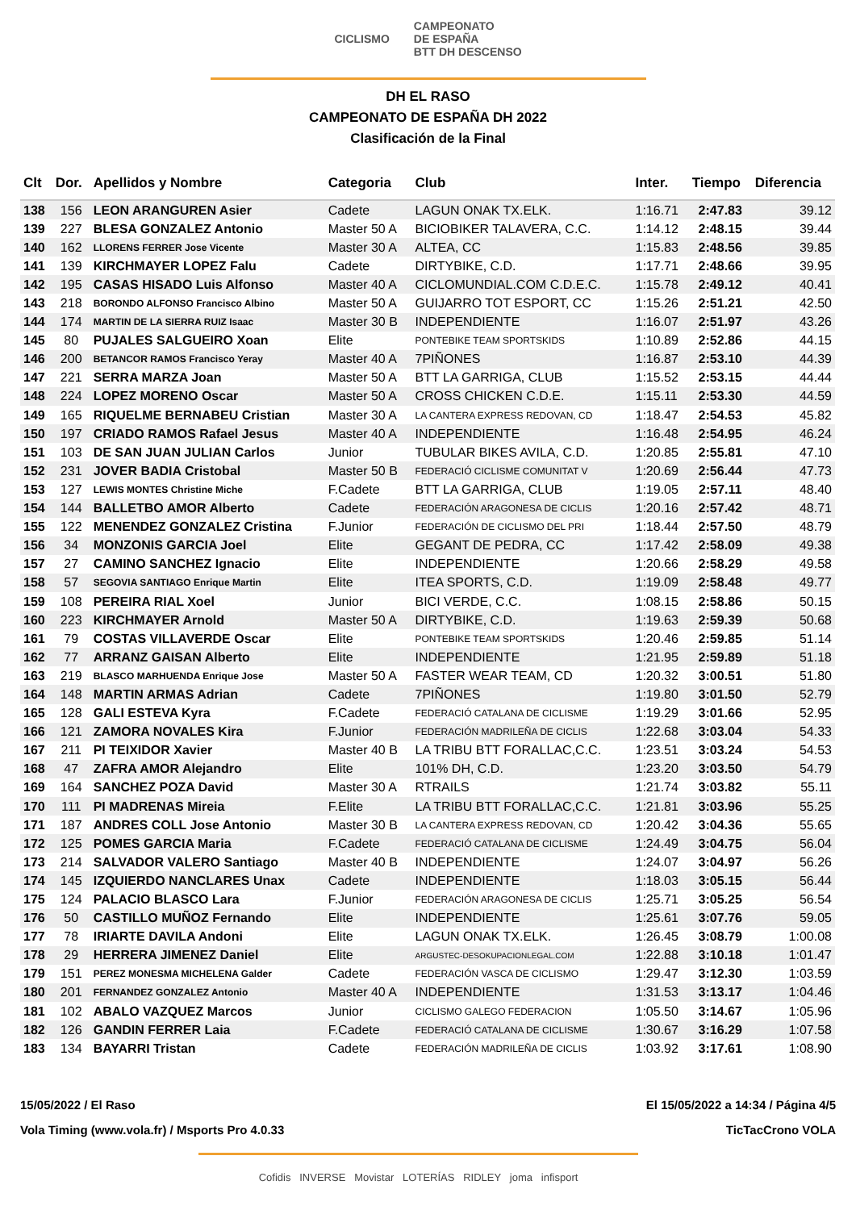CICLISMO CAMPEONATO
DE ESPAÑA
BTT DH DESCENSO
DH EL RASO
CAMPEONATO DE ESPAÑA DH 2022
Clasificación de la Final
| Clt | Dor. | Apellidos y Nombre | Categoria | Club | Inter. | Tiempo | Diferencia |
| --- | --- | --- | --- | --- | --- | --- | --- |
| 138 | 156 | LEON ARANGUREN Asier | Cadete | LAGUN ONAK TX.ELK. | 1:16.71 | 2:47.83 | 39.12 |
| 139 | 227 | BLESA GONZALEZ Antonio | Master 50 A | BICIOBIKER TALAVERA, C.C. | 1:14.12 | 2:48.15 | 39.44 |
| 140 | 162 | LLORENS FERRER Jose Vicente | Master 30 A | ALTEA, CC | 1:15.83 | 2:48.56 | 39.85 |
| 141 | 139 | KIRCHMAYER LOPEZ Falu | Cadete | DIRTYBIKE, C.D. | 1:17.71 | 2:48.66 | 39.95 |
| 142 | 195 | CASAS HISADO Luis Alfonso | Master 40 A | CICLOMUNDIAL.COM C.D.E.C. | 1:15.78 | 2:49.12 | 40.41 |
| 143 | 218 | BORONDO ALFONSO Francisco Albino | Master 50 A | GUIJARRO TOT ESPORT, CC | 1:15.26 | 2:51.21 | 42.50 |
| 144 | 174 | MARTIN DE LA SIERRA RUIZ Isaac | Master 30 B | INDEPENDIENTE | 1:16.07 | 2:51.97 | 43.26 |
| 145 | 80 | PUJALES SALGUEIRO Xoan | Elite | PONTEBIKE TEAM SPORTSKIDS | 1:10.89 | 2:52.86 | 44.15 |
| 146 | 200 | BETANCOR RAMOS Francisco Yeray | Master 40 A | 7PIÑONES | 1:16.87 | 2:53.10 | 44.39 |
| 147 | 221 | SERRA MARZA Joan | Master 50 A | BTT LA GARRIGA, CLUB | 1:15.52 | 2:53.15 | 44.44 |
| 148 | 224 | LOPEZ MORENO Oscar | Master 50 A | CROSS CHICKEN C.D.E. | 1:15.11 | 2:53.30 | 44.59 |
| 149 | 165 | RIQUELME BERNABEU Cristian | Master 30 A | LA CANTERA EXPRESS REDOVAN, CD | 1:18.47 | 2:54.53 | 45.82 |
| 150 | 197 | CRIADO RAMOS Rafael Jesus | Master 40 A | INDEPENDIENTE | 1:16.48 | 2:54.95 | 46.24 |
| 151 | 103 | DE SAN JUAN JULIAN Carlos | Junior | TUBULAR BIKES AVILA, C.D. | 1:20.85 | 2:55.81 | 47.10 |
| 152 | 231 | JOVER BADIA Cristobal | Master 50 B | FEDERACIÓ CICLISME COMUNITAT V | 1:20.69 | 2:56.44 | 47.73 |
| 153 | 127 | LEWIS MONTES Christine Miche | F.Cadete | BTT LA GARRIGA, CLUB | 1:19.05 | 2:57.11 | 48.40 |
| 154 | 144 | BALLETBO AMOR Alberto | Cadete | FEDERACIÓN ARAGONESA DE CICLIS | 1:20.16 | 2:57.42 | 48.71 |
| 155 | 122 | MENENDEZ GONZALEZ Cristina | F.Junior | FEDERACIÓN DE CICLISMO DEL PRI | 1:18.44 | 2:57.50 | 48.79 |
| 156 | 34 | MONZONIS GARCIA Joel | Elite | GEGANT DE PEDRA, CC | 1:17.42 | 2:58.09 | 49.38 |
| 157 | 27 | CAMINO SANCHEZ Ignacio | Elite | INDEPENDIENTE | 1:20.66 | 2:58.29 | 49.58 |
| 158 | 57 | SEGOVIA SANTIAGO Enrique Martin | Elite | ITEA SPORTS, C.D. | 1:19.09 | 2:58.48 | 49.77 |
| 159 | 108 | PEREIRA RIAL Xoel | Junior | BICI VERDE, C.C. | 1:08.15 | 2:58.86 | 50.15 |
| 160 | 223 | KIRCHMAYER Arnold | Master 50 A | DIRTYBIKE, C.D. | 1:19.63 | 2:59.39 | 50.68 |
| 161 | 79 | COSTAS VILLAVERDE Oscar | Elite | PONTEBIKE TEAM SPORTSKIDS | 1:20.46 | 2:59.85 | 51.14 |
| 162 | 77 | ARRANZ GAISAN Alberto | Elite | INDEPENDIENTE | 1:21.95 | 2:59.89 | 51.18 |
| 163 | 219 | BLASCO MARHUENDA Enrique Jose | Master 50 A | FASTER WEAR TEAM, CD | 1:20.32 | 3:00.51 | 51.80 |
| 164 | 148 | MARTIN ARMAS Adrian | Cadete | 7PIÑONES | 1:19.80 | 3:01.50 | 52.79 |
| 165 | 128 | GALI ESTEVA Kyra | F.Cadete | FEDERACIÓ CATALANA DE CICLISME | 1:19.29 | 3:01.66 | 52.95 |
| 166 | 121 | ZAMORA NOVALES Kira | F.Junior | FEDERACIÓN MADRILEÑA DE CICLIS | 1:22.68 | 3:03.04 | 54.33 |
| 167 | 211 | PI TEIXIDOR Xavier | Master 40 B | LA TRIBU BTT FORALLAC,C.C. | 1:23.51 | 3:03.24 | 54.53 |
| 168 | 47 | ZAFRA AMOR Alejandro | Elite | 101% DH, C.D. | 1:23.20 | 3:03.50 | 54.79 |
| 169 | 164 | SANCHEZ POZA David | Master 30 A | RTRAILS | 1:21.74 | 3:03.82 | 55.11 |
| 170 | 111 | PI MADRENAS Mireia | F.Elite | LA TRIBU BTT FORALLAC,C.C. | 1:21.81 | 3:03.96 | 55.25 |
| 171 | 187 | ANDRES COLL Jose Antonio | Master 30 B | LA CANTERA EXPRESS REDOVAN, CD | 1:20.42 | 3:04.36 | 55.65 |
| 172 | 125 | POMES GARCIA Maria | F.Cadete | FEDERACIÓ CATALANA DE CICLISME | 1:24.49 | 3:04.75 | 56.04 |
| 173 | 214 | SALVADOR VALERO Santiago | Master 40 B | INDEPENDIENTE | 1:24.07 | 3:04.97 | 56.26 |
| 174 | 145 | IZQUIERDO NANCLARES Unax | Cadete | INDEPENDIENTE | 1:18.03 | 3:05.15 | 56.44 |
| 175 | 124 | PALACIO BLASCO Lara | F.Junior | FEDERACIÓN ARAGONESA DE CICLIS | 1:25.71 | 3:05.25 | 56.54 |
| 176 | 50 | CASTILLO MUÑOZ Fernando | Elite | INDEPENDIENTE | 1:25.61 | 3:07.76 | 59.05 |
| 177 | 78 | IRIARTE DAVILA Andoni | Elite | LAGUN ONAK TX.ELK. | 1:26.45 | 3:08.79 | 1:00.08 |
| 178 | 29 | HERRERA JIMENEZ Daniel | Elite | ARGUSTEC-DESOKUPACIONLEGAL.COM | 1:22.88 | 3:10.18 | 1:01.47 |
| 179 | 151 | PEREZ MONESMA MICHELENA Galder | Cadete | FEDERACIÓN VASCA DE CICLISMO | 1:29.47 | 3:12.30 | 1:03.59 |
| 180 | 201 | FERNANDEZ GONZALEZ Antonio | Master 40 A | INDEPENDIENTE | 1:31.53 | 3:13.17 | 1:04.46 |
| 181 | 102 | ABALO VAZQUEZ Marcos | Junior | CICLISMO GALEGO FEDERACION | 1:05.50 | 3:14.67 | 1:05.96 |
| 182 | 126 | GANDIN FERRER Laia | F.Cadete | FEDERACIÓ CATALANA DE CICLISME | 1:30.67 | 3:16.29 | 1:07.58 |
| 183 | 134 | BAYARRI Tristan | Cadete | FEDERACIÓN MADRILEÑA DE CICLIS | 1:03.92 | 3:17.61 | 1:08.90 |
15/05/2022 / El Raso El 15/05/2022 a 14:34 / Página 4/5
Vola Timing (www.vola.fr) / Msports Pro 4.0.33 TicTacCrono VOLA
Cofidis INVERSE Movistar LOTERÍAS RIDLEY joma infisport